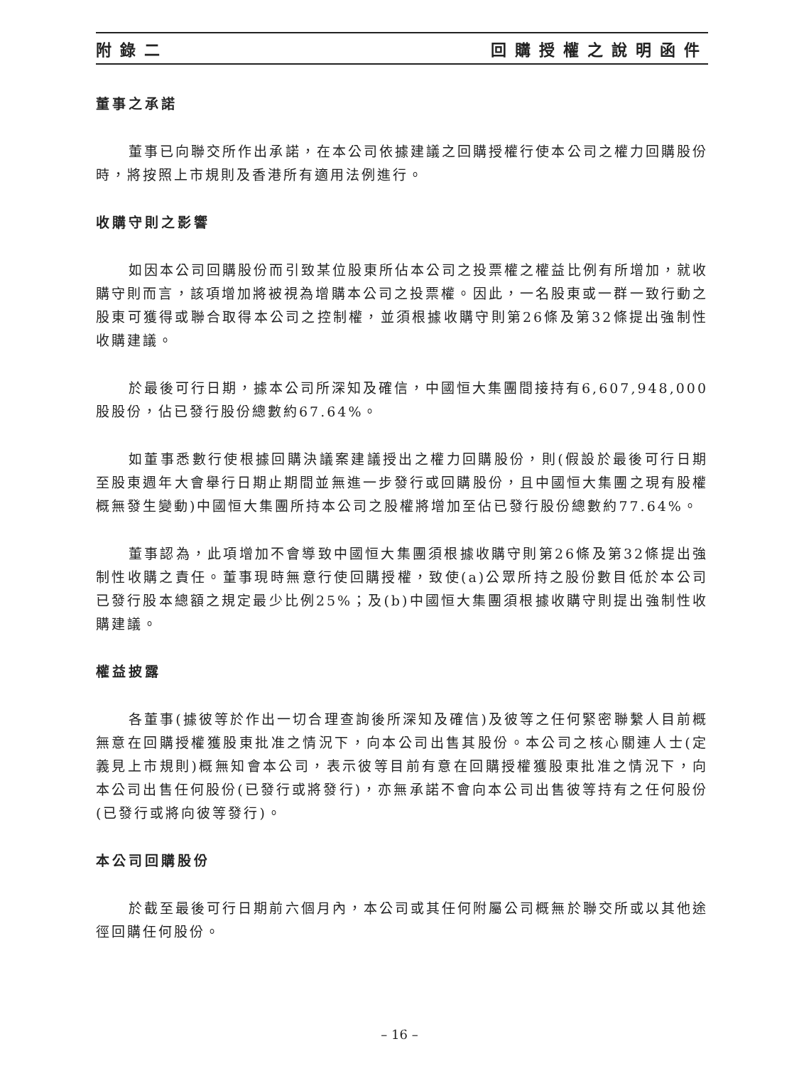附錄二 回購授權之說明函件
董事之承諾
董事已向聯交所作出承諾，在本公司依據建議之回購授權行使本公司之權力回購股份時，將按照上市規則及香港所有適用法例進行。
收購守則之影響
如因本公司回購股份而引致某位股東所佔本公司之投票權之權益比例有所增加，就收購守則而言，該項增加將被視為增購本公司之投票權。因此，一名股東或一群一致行動之股東可獲得或聯合取得本公司之控制權，並須根據收購守則第26條及第32條提出強制性收購建議。
於最後可行日期，據本公司所深知及確信，中國恒大集團間接持有6,607,948,000股股份，佔已發行股份總數約67.64%。
如董事悉數行使根據回購決議案建議授出之權力回購股份，則(假設於最後可行日期至股東週年大會舉行日期止期間並無進一步發行或回購股份，且中國恒大集團之現有股權概無發生變動)中國恒大集團所持本公司之股權將增加至佔已發行股份總數約77.64%。
董事認為，此項增加不會導致中國恒大集團須根據收購守則第26條及第32條提出強制性收購之責任。董事現時無意行使回購授權，致使(a)公眾所持之股份數目低於本公司已發行股本總額之規定最少比例25%；及(b)中國恒大集團須根據收購守則提出強制性收購建議。
權益披露
各董事(據彼等於作出一切合理查詢後所深知及確信)及彼等之任何緊密聯繫人目前概無意在回購授權獲股東批准之情況下，向本公司出售其股份。本公司之核心關連人士(定義見上市規則)概無知會本公司，表示彼等目前有意在回購授權獲股東批准之情況下，向本公司出售任何股份(已發行或將發行)，亦無承諾不會向本公司出售彼等持有之任何股份(已發行或將向彼等發行)。
本公司回購股份
於截至最後可行日期前六個月內，本公司或其任何附屬公司概無於聯交所或以其他途徑回購任何股份。
– 16 –